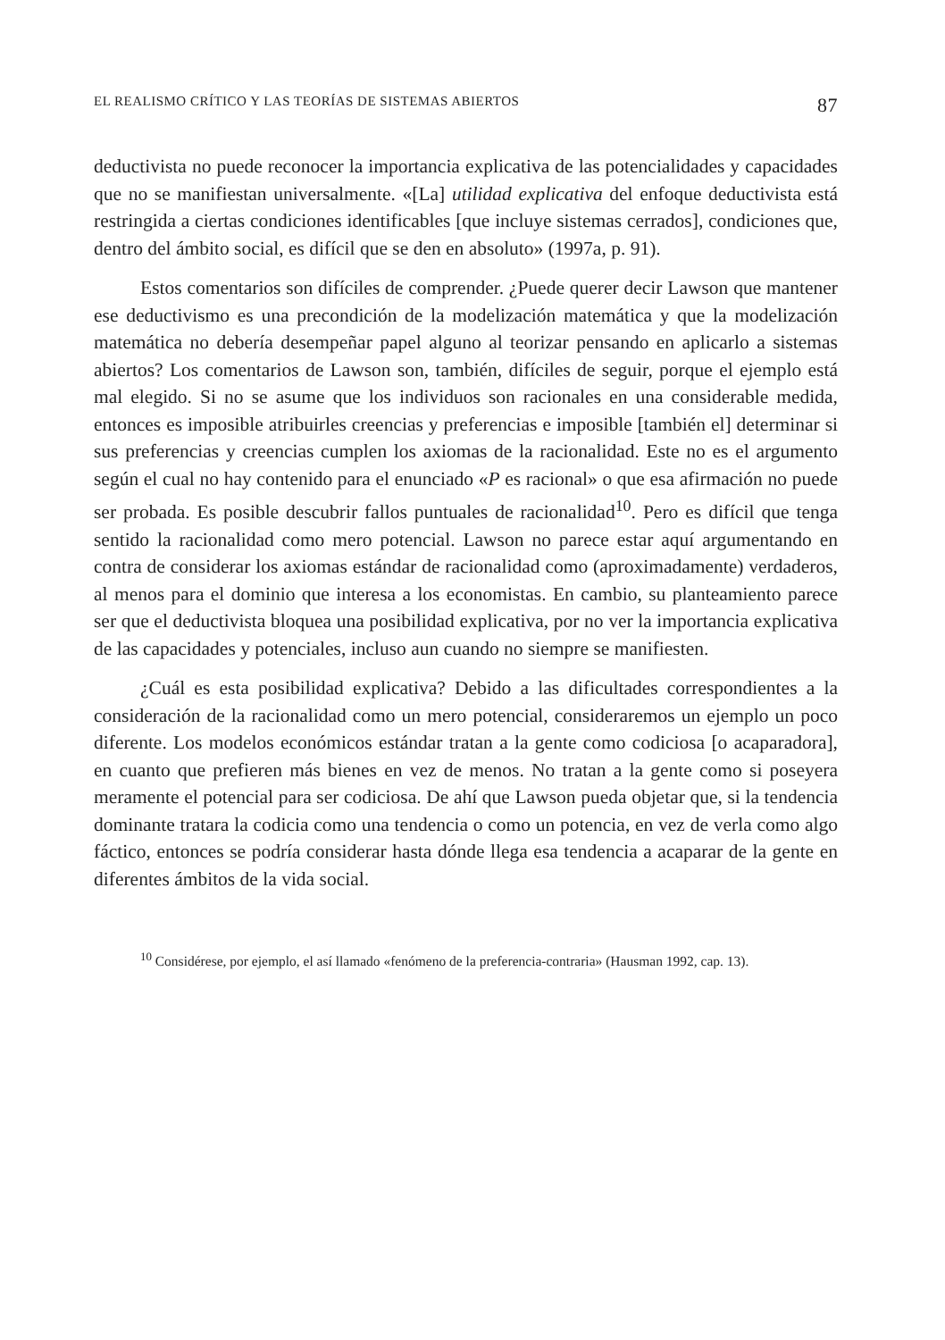EL REALISMO CRÍTICO Y LAS TEORÍAS DE SISTEMAS ABIERTOS 87
deductivista no puede reconocer la importancia explicativa de las potencialidades y capacidades que no se manifiestan universalmente. «[La] utilidad explicativa del enfoque deductivista está restringida a ciertas condiciones identificables [que incluye sistemas cerrados], condiciones que, dentro del ámbito social, es difícil que se den en absoluto» (1997a, p. 91).
Estos comentarios son difíciles de comprender. ¿Puede querer decir Lawson que mantener ese deductivismo es una precondición de la modelización matemática y que la modelización matemática no debería desempeñar papel alguno al teorizar pensando en aplicarlo a sistemas abiertos? Los comentarios de Lawson son, también, difíciles de seguir, porque el ejemplo está mal elegido. Si no se asume que los individuos son racionales en una considerable medida, entonces es imposible atribuirles creencias y preferencias e imposible [también el] determinar si sus preferencias y creencias cumplen los axiomas de la racionalidad. Este no es el argumento según el cual no hay contenido para el enunciado «P es racional» o que esa afirmación no puede ser probada. Es posible descubrir fallos puntuales de racionalidad<sup>10</sup>. Pero es difícil que tenga sentido la racionalidad como mero potencial. Lawson no parece estar aquí argumentando en contra de considerar los axiomas estándar de racionalidad como (aproximadamente) verdaderos, al menos para el dominio que interesa a los economistas. En cambio, su planteamiento parece ser que el deductivista bloquea una posibilidad explicativa, por no ver la importancia explicativa de las capacidades y potenciales, incluso aun cuando no siempre se manifiesten.
¿Cuál es esta posibilidad explicativa? Debido a las dificultades correspondientes a la consideración de la racionalidad como un mero potencial, consideraremos un ejemplo un poco diferente. Los modelos económicos estándar tratan a la gente como codiciosa [o acaparadora], en cuanto que prefieren más bienes en vez de menos. No tratan a la gente como si poseyera meramente el potencial para ser codiciosa. De ahí que Lawson pueda objetar que, si la tendencia dominante tratara la codicia como una tendencia o como un potencia, en vez de verla como algo fáctico, entonces se podría considerar hasta dónde llega esa tendencia a acaparar de la gente en diferentes ámbitos de la vida social.
<sup>10</sup> Considérese, por ejemplo, el así llamado «fenómeno de la preferencia-contraria» (Hausman 1992, cap. 13).